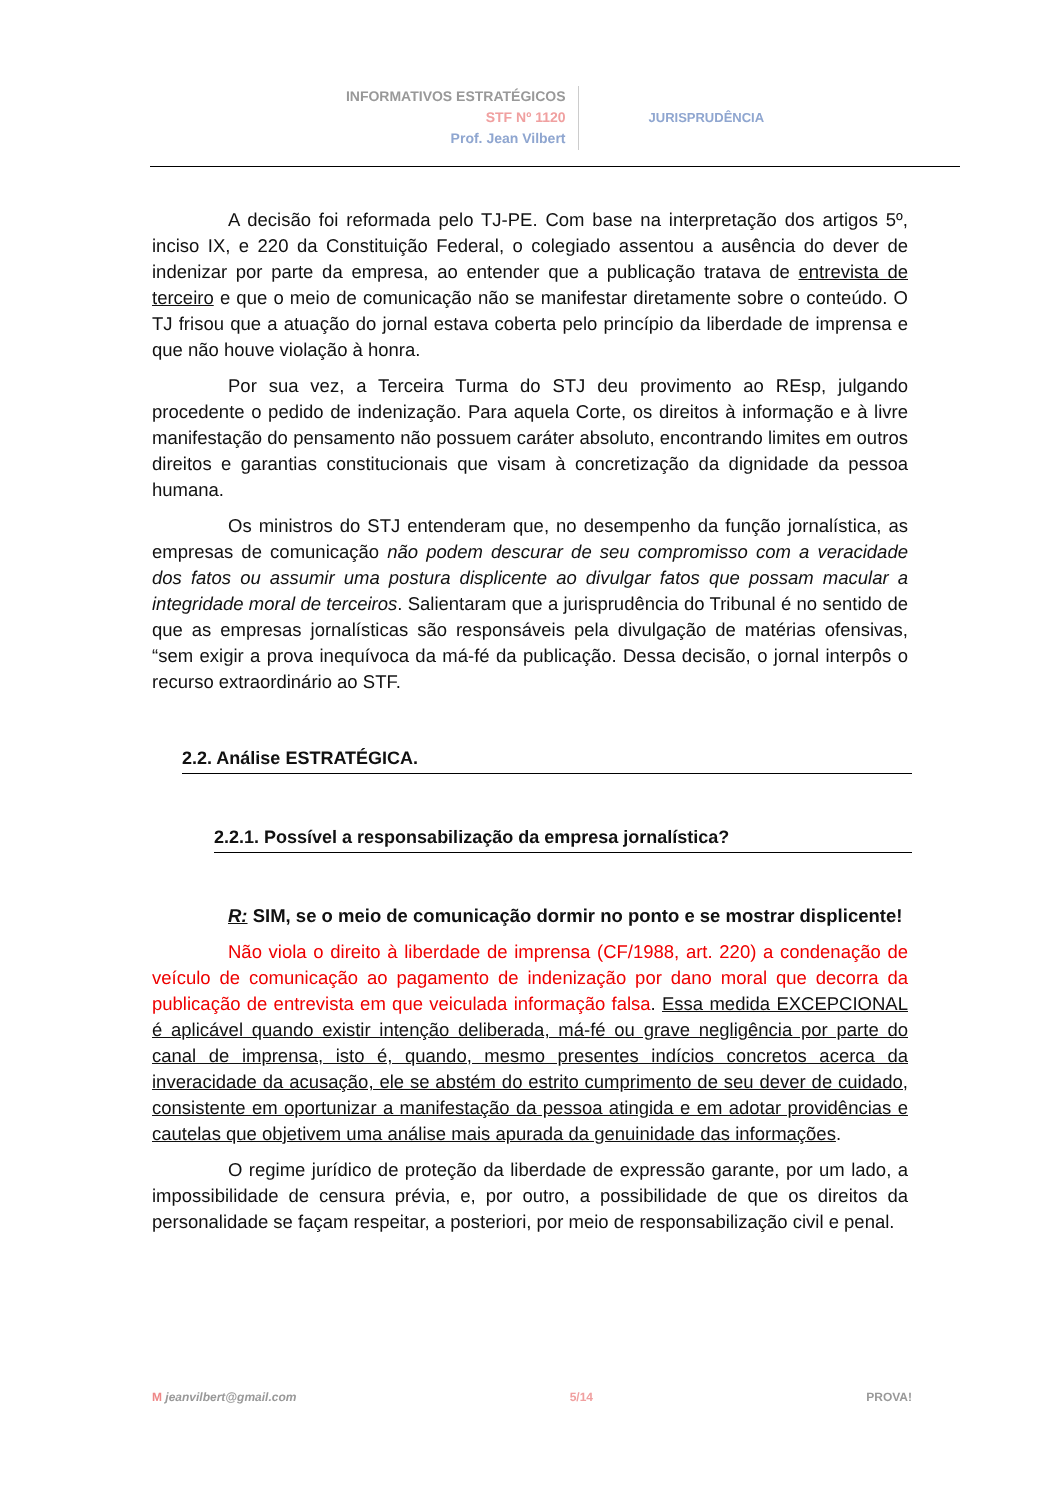INFORMATIVOS ESTRATÉGICOS
STF Nº 1120
Prof. Jean Vilbert
JURISPRUDÊNCIA
A decisão foi reformada pelo TJ-PE. Com base na interpretação dos artigos 5º, inciso IX, e 220 da Constituição Federal, o colegiado assentou a ausência do dever de indenizar por parte da empresa, ao entender que a publicação tratava de entrevista de terceiro e que o meio de comunicação não se manifestar diretamente sobre o conteúdo. O TJ frisou que a atuação do jornal estava coberta pelo princípio da liberdade de imprensa e que não houve violação à honra.
Por sua vez, a Terceira Turma do STJ deu provimento ao REsp, julgando procedente o pedido de indenização. Para aquela Corte, os direitos à informação e à livre manifestação do pensamento não possuem caráter absoluto, encontrando limites em outros direitos e garantias constitucionais que visam à concretização da dignidade da pessoa humana.
Os ministros do STJ entenderam que, no desempenho da função jornalística, as empresas de comunicação não podem descurar de seu compromisso com a veracidade dos fatos ou assumir uma postura displicente ao divulgar fatos que possam macular a integridade moral de terceiros. Salientaram que a jurisprudência do Tribunal é no sentido de que as empresas jornalísticas são responsáveis pela divulgação de matérias ofensivas, “sem exigir a prova inequívoca da má-fé da publicação. Dessa decisão, o jornal interpôs o recurso extraordinário ao STF.
2.2. Análise ESTRATÉGICA.
2.2.1. Possível a responsabilização da empresa jornalística?
R: SIM, se o meio de comunicação dormir no ponto e se mostrar displicente!
Não viola o direito à liberdade de imprensa (CF/1988, art. 220) a condenação de veículo de comunicação ao pagamento de indenização por dano moral que decorra da publicação de entrevista em que veiculada informação falsa. Essa medida EXCEPCIONAL é aplicável quando existir intenção deliberada, má-fé ou grave negligência por parte do canal de imprensa, isto é, quando, mesmo presentes indícios concretos acerca da inveracidade da acusação, ele se abstém do estrito cumprimento de seu dever de cuidado, consistente em oportunizar a manifestação da pessoa atingida e em adotar providências e cautelas que objetivem uma análise mais apurada da genuinidade das informações.
O regime jurídico de proteção da liberdade de expressão garante, por um lado, a impossibilidade de censura prévia, e, por outro, a possibilidade de que os direitos da personalidade se façam respeitar, a posteriori, por meio de responsabilização civil e penal.
M jeanvilbert@gmail.com 5/14 PROVA!